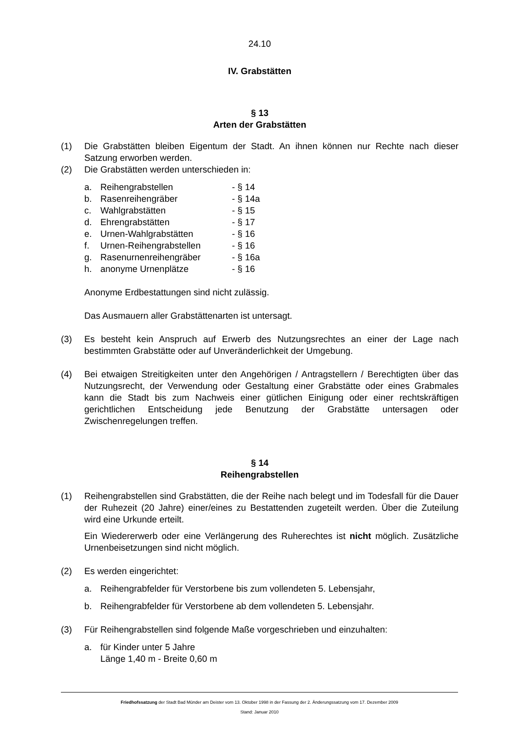24.10
IV. Grabstätten
§ 13
Arten der Grabstätten
(1) Die Grabstätten bleiben Eigentum der Stadt. An ihnen können nur Rechte nach dieser Satzung erworben werden.
(2) Die Grabstätten werden unterschieden in:
a. Reihengrabstellen - § 14
b. Rasenreihengräber - § 14a
c. Wahlgrabstätten - § 15
d. Ehrengrabstätten - § 17
e. Urnen-Wahlgrabstätten - § 16
f. Urnen-Reihengrabstellen - § 16
g. Rasenurnenreihengräber - § 16a
h. anonyme Urnenplätze - § 16
Anonyme Erdbestattungen sind nicht zulässig.
Das Ausmauern aller Grabstättenarten ist untersagt.
(3) Es besteht kein Anspruch auf Erwerb des Nutzungsrechtes an einer der Lage nach bestimmten Grabstätte oder auf Unveränderlichkeit der Umgebung.
(4) Bei etwaigen Streitigkeiten unter den Angehörigen / Antragstellern / Berechtigten über das Nutzungsrecht, der Verwendung oder Gestaltung einer Grabstätte oder eines Grabmales kann die Stadt bis zum Nachweis einer gütlichen Einigung oder einer rechtskräftigen gerichtlichen Entscheidung jede Benutzung der Grabstätte untersagen oder Zwischenregelungen treffen.
§ 14
Reihengrabstellen
(1) Reihengrabstellen sind Grabstätten, die der Reihe nach belegt und im Todesfall für die Dauer der Ruhezeit (20 Jahre) einer/eines zu Bestattenden zugeteilt werden. Über die Zuteilung wird eine Urkunde erteilt.
Ein Wiedererwerb oder eine Verlängerung des Ruherechtes ist nicht möglich. Zusätzliche Urnenbeisetzungen sind nicht möglich.
(2) Es werden eingerichtet:
a. Reihengrabfelder für Verstorbene bis zum vollendeten 5. Lebensjahr,
b. Reihengrabfelder für Verstorbene ab dem vollendeten 5. Lebensjahr.
(3) Für Reihengrabstellen sind folgende Maße vorgeschrieben und einzuhalten:
a. für Kinder unter 5 Jahre
Länge 1,40 m - Breite 0,60 m
Friedhofssatzung der Stadt Bad Münder am Deister vom 13. Oktober 1998 in der Fassung der 2. Änderungssatzung vom 17. Dezember 2009
Stand: Januar 2010